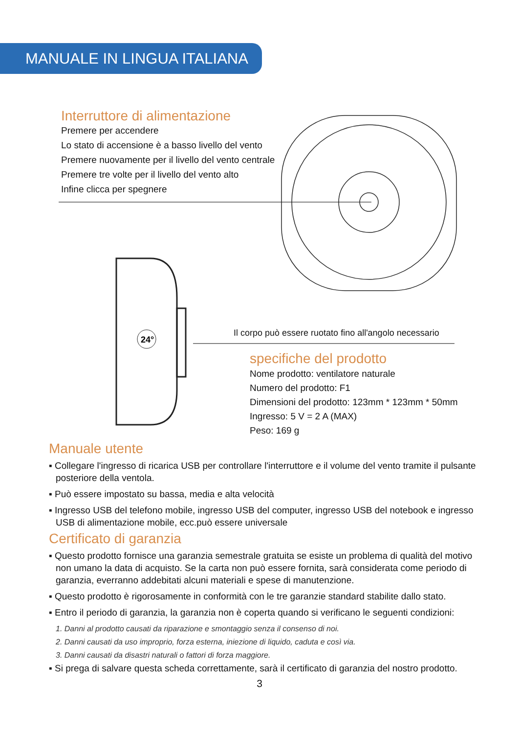MANUALE IN LINGUA ITALIANA
Interruttore di alimentazione
Premere per accendere
Lo stato di accensione è a basso livello del vento
Premere nuovamente per il livello del vento centrale
Premere tre volte per il livello del vento alto
Infine clicca per spegnere
24°
Il corpo può essere ruotato fino all'angolo necessario
specifiche del prodotto
Nome prodotto: ventilatore naturale
Numero del prodotto: F1
Dimensioni del prodotto: 123mm * 123mm * 50mm
Ingresso: 5 V = 2 A (MAX)
Peso: 169 g
Manuale utente
▪ Collegare l'ingresso di ricarica USB per controllare l'interruttore e il volume del vento tramite il pulsante posteriore della ventola.
▪ Può essere impostato su bassa, media e alta velocità
▪ Ingresso USB del telefono mobile, ingresso USB del computer, ingresso USB del notebook e ingresso USB di alimentazione mobile, ecc.può essere universale
Certificato di garanzia
▪ Questo prodotto fornisce una garanzia semestrale gratuita se esiste un problema di qualità del motivo non umano la data di acquisto. Se la carta non può essere fornita, sarà considerata come periodo di garanzia, everranno addebitati alcuni materiali e spese di manutenzione.
▪ Questo prodotto è rigorosamente in conformità con le tre garanzie standard stabilite dallo stato.
▪ Entro il periodo di garanzia, la garanzia non è coperta quando si verificano le seguenti condizioni:
1. Danni al prodotto causati da riparazione e smontaggio senza il consenso di noi.
2. Danni causati da uso improprio, forza esterna, iniezione di liquido, caduta e così via.
3. Danni causati da disastri naturali o fattori di forza maggiore.
▪ Si prega di salvare questa scheda correttamente, sarà il certificato di garanzia del nostro prodotto.
3